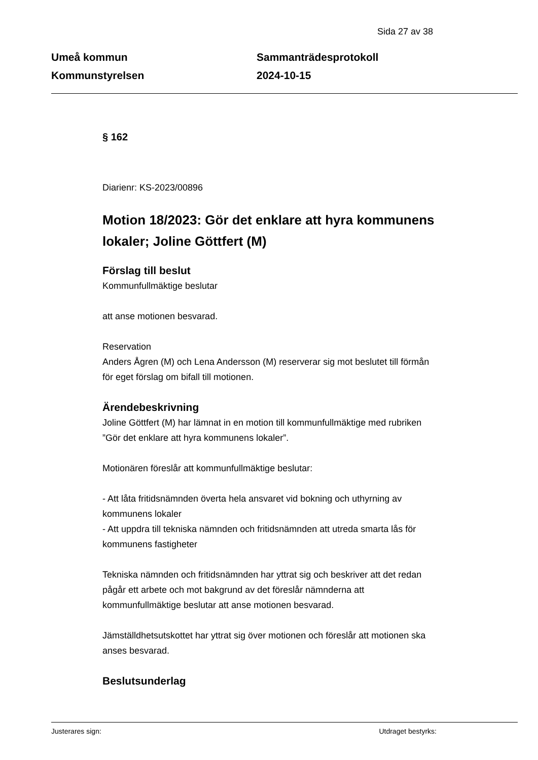Sida 27 av 38
Umeå kommun
Kommunstyrelsen
Sammanträdesprotokoll
2024-10-15
§ 162
Diarienr: KS-2023/00896
Motion 18/2023: Gör det enklare att hyra kommunens lokaler; Joline Göttfert (M)
Förslag till beslut
Kommunfullmäktige beslutar
att anse motionen besvarad.
Reservation
Anders Ågren (M) och Lena Andersson (M) reserverar sig mot beslutet till förmån för eget förslag om bifall till motionen.
Ärendebeskrivning
Joline Göttfert (M) har lämnat in en motion till kommunfullmäktige med rubriken ”Gör det enklare att hyra kommunens lokaler”.
Motionären föreslår att kommunfullmäktige beslutar:
- Att låta fritidsnämnden överta hela ansvaret vid bokning och uthyrning av kommunens lokaler
- Att uppdra till tekniska nämnden och fritidsnämnden att utreda smarta lås för kommunens fastigheter
Tekniska nämnden och fritidsnämnden har yttrat sig och beskriver att det redan pågår ett arbete och mot bakgrund av det föreslår nämnderna att kommunfullmäktige beslutar att anse motionen besvarad.
Jämställdhetsutskottet har yttrat sig över motionen och föreslår att motionen ska anses besvarad.
Beslutsunderlag
Justerares sign: Utdraget bestyrks: